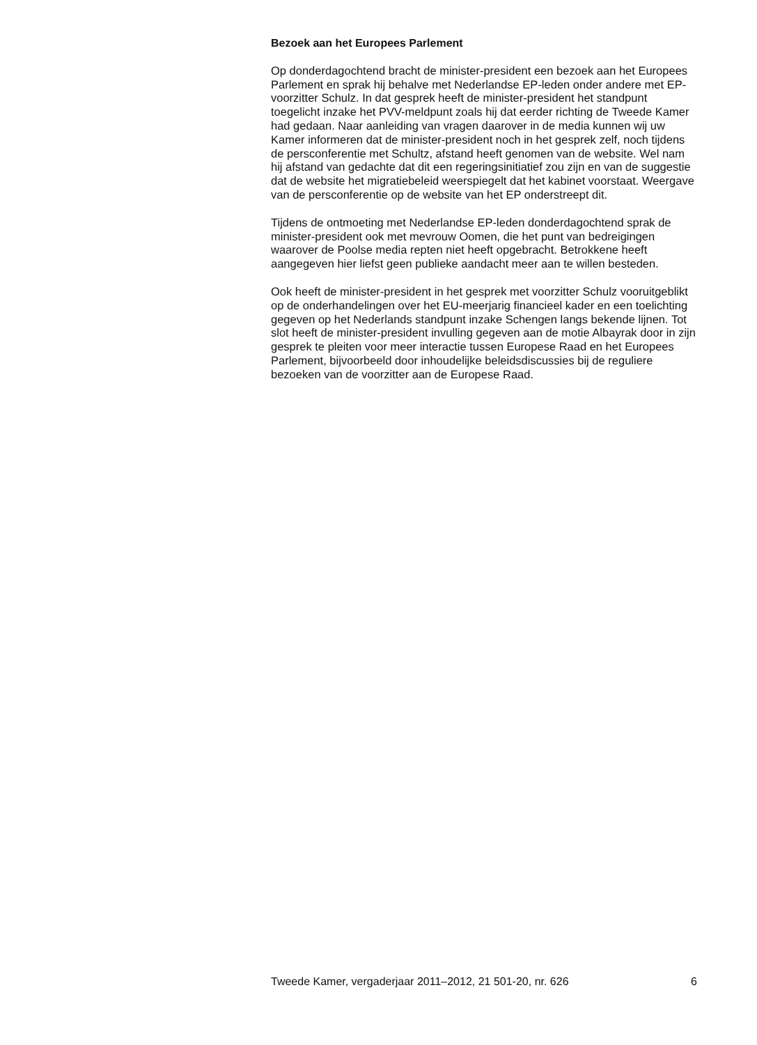Bezoek aan het Europees Parlement
Op donderdagochtend bracht de minister-president een bezoek aan het Europees Parlement en sprak hij behalve met Nederlandse EP-leden onder andere met EP-voorzitter Schulz. In dat gesprek heeft de minister-president het standpunt toegelicht inzake het PVV-meldpunt zoals hij dat eerder richting de Tweede Kamer had gedaan. Naar aanleiding van vragen daarover in de media kunnen wij uw Kamer informeren dat de minister-president noch in het gesprek zelf, noch tijdens de persconferentie met Schultz, afstand heeft genomen van de website. Wel nam hij afstand van gedachte dat dit een regeringsinitiatief zou zijn en van de suggestie dat de website het migratiebeleid weerspiegelt dat het kabinet voorstaat. Weergave van de persconferentie op de website van het EP onderstreept dit.
Tijdens de ontmoeting met Nederlandse EP-leden donderdagochtend sprak de minister-president ook met mevrouw Oomen, die het punt van bedreigingen waarover de Poolse media repten niet heeft opgebracht. Betrokkene heeft aangegeven hier liefst geen publieke aandacht meer aan te willen besteden.
Ook heeft de minister-president in het gesprek met voorzitter Schulz vooruitgeblikt op de onderhandelingen over het EU-meerjarig financieel kader en een toelichting gegeven op het Nederlands standpunt inzake Schengen langs bekende lijnen. Tot slot heeft de minister-president invulling gegeven aan de motie Albayrak door in zijn gesprek te pleiten voor meer interactie tussen Europese Raad en het Europees Parlement, bijvoorbeeld door inhoudelijke beleidsdiscussies bij de reguliere bezoeken van de voorzitter aan de Europese Raad.
Tweede Kamer, vergaderjaar 2011–2012, 21 501-20, nr. 626 6